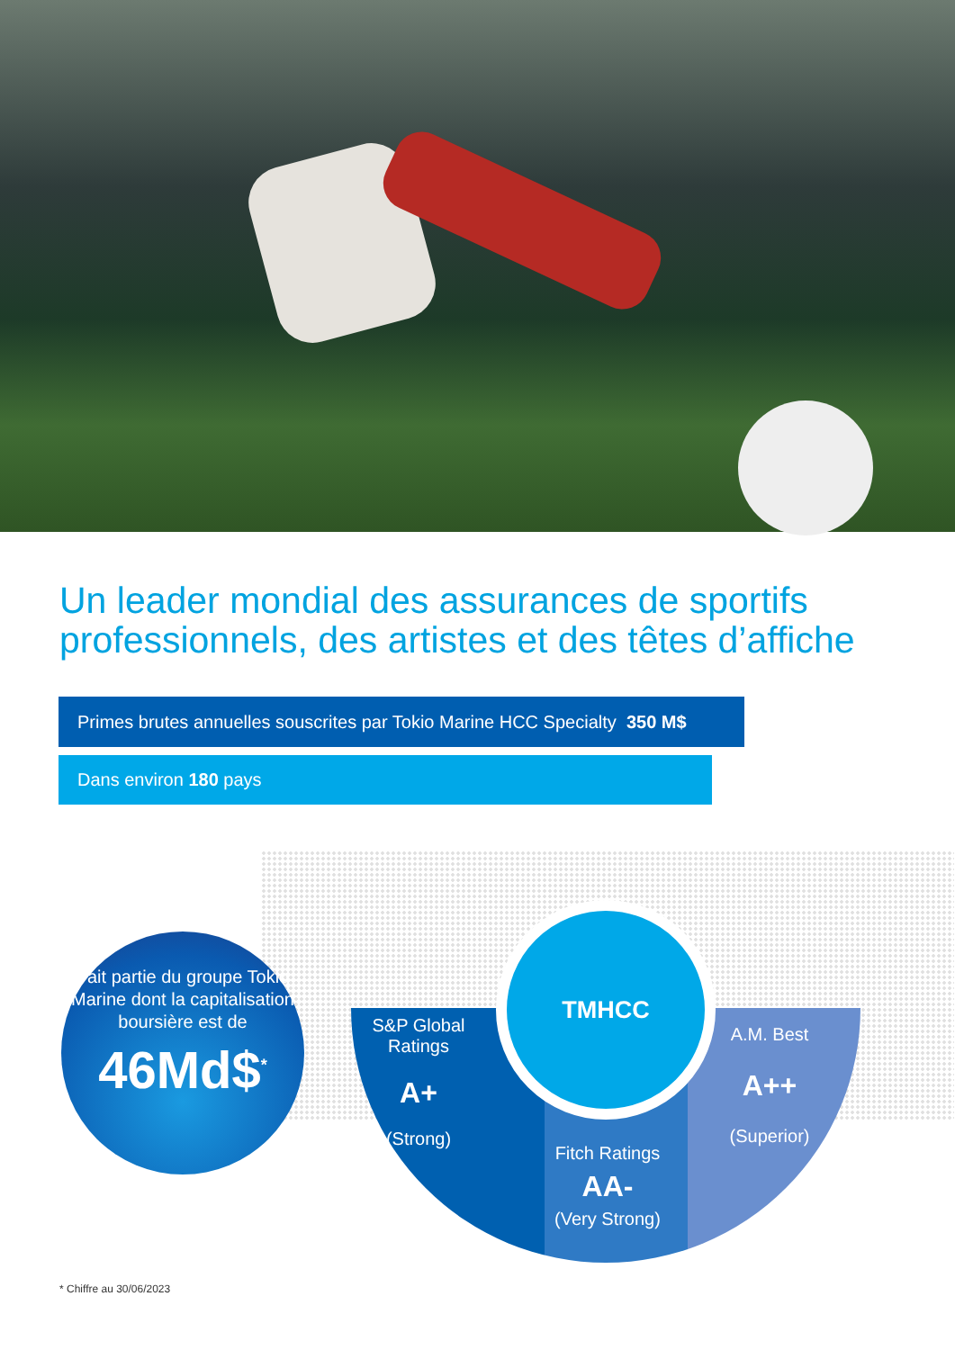Un leader mondial des assurances de sportifs professionnels, des artistes et des têtes d’affiche
Primes brutes annuelles souscrites par Tokio Marine HCC Specialty 350 M$
Dans environ 180 pays
Fait partie du groupe Tokio Marine dont la capitalisation boursière est de
46Md$<sup>*</sup>
TMHCC
S&P Global Ratings
A+
(Strong)
Fitch Ratings
AA-
(Very Strong)
A.M. Best
A++
(Superior)
* Chiffre au 30/06/2023